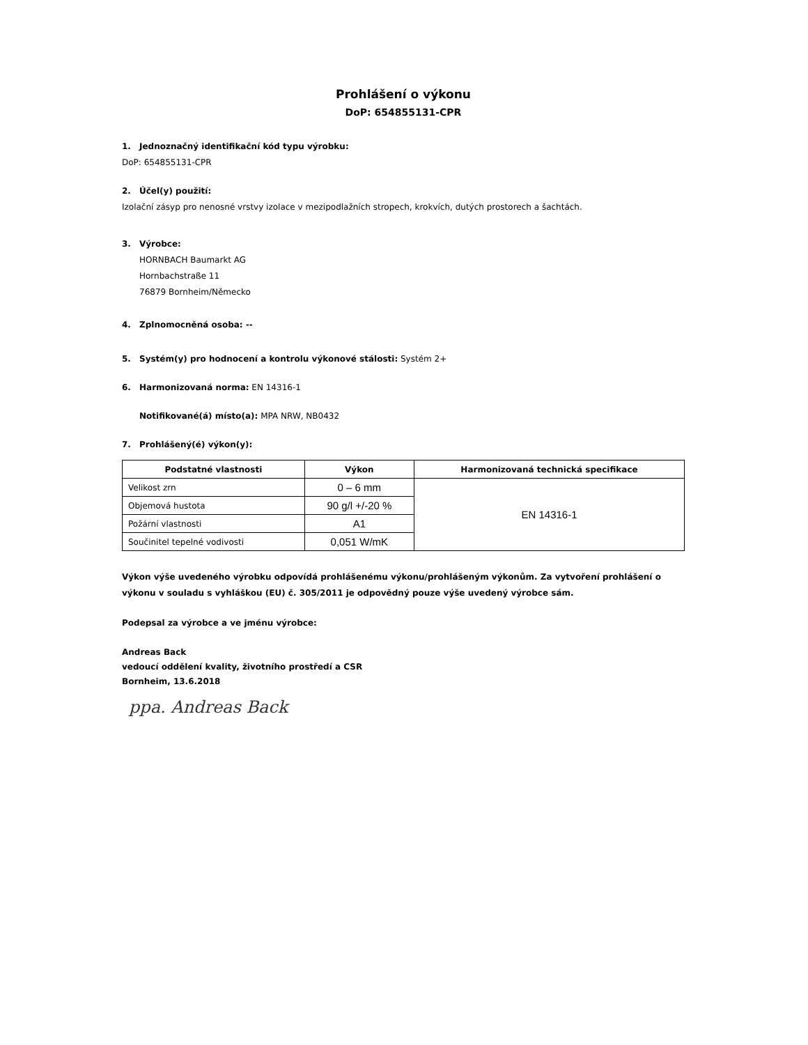Prohlášení o výkonu
DoP: 654855131-CPR
1. Jednoznačný identifikační kód typu výrobku:
DoP: 654855131-CPR
2. Účel(y) použití:
Izolační zásyp pro nenosné vrstvy izolace v mezipodlažních stropech, krokvích, dutých prostorech a šachtách.
3. Výrobce:
HORNBACH Baumarkt AG
Hornbachstraße 11
76879 Bornheim/Německo
4. Zplnomocněná osoba: --
5. Systém(y) pro hodnocení a kontrolu výkonové stálosti: Systém 2+
6. Harmonizovaná norma: EN 14316-1
Notifikované(á) místo(a): MPA NRW, NB0432
7. Prohlášený(é) výkon(y):
| Podstatné vlastnosti | Výkon | Harmonizovaná technická specifikace |
| --- | --- | --- |
| Velikost zrn | 0 – 6 mm | EN 14316-1 |
| Objemová hustota | 90 g/l +/-20 % | |
| Požární vlastnosti | A1 | |
| Součinitel tepelné vodivosti | 0,051 W/mK | |
Výkon výše uvedeného výrobku odpovídá prohlášenému výkonu/prohlášeným výkonům. Za vytvoření prohlášení o výkonu v souladu s vyhláškou (EU) č. 305/2011 je odpovědný pouze výše uvedený výrobce sám.
Podepsal za výrobce a ve jménu výrobce:
Andreas Back
vedoucí oddělení kvality, životního prostředí a CSR
Bornheim, 13.6.2018
ppa. Andreas Back